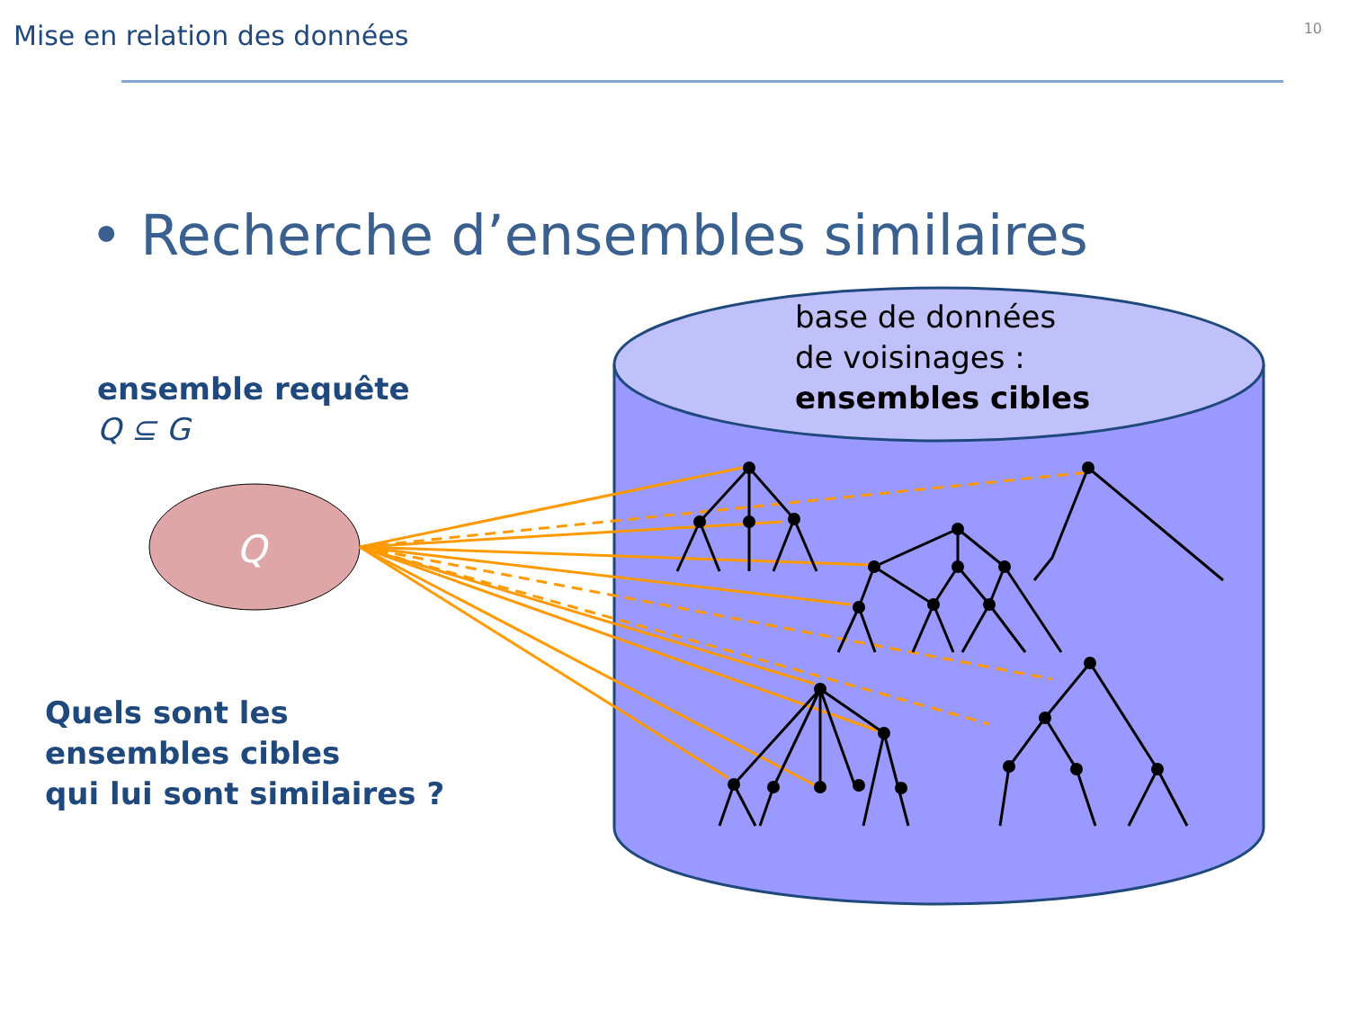Q
Mise en relation des données 10
• Recherche d’ensembles similaires
ensemble requête
Q ⊆ G
base de données
de voisinages :
ensembles cibles
Quels sont les
ensembles cibles
qui lui sont similaires ?